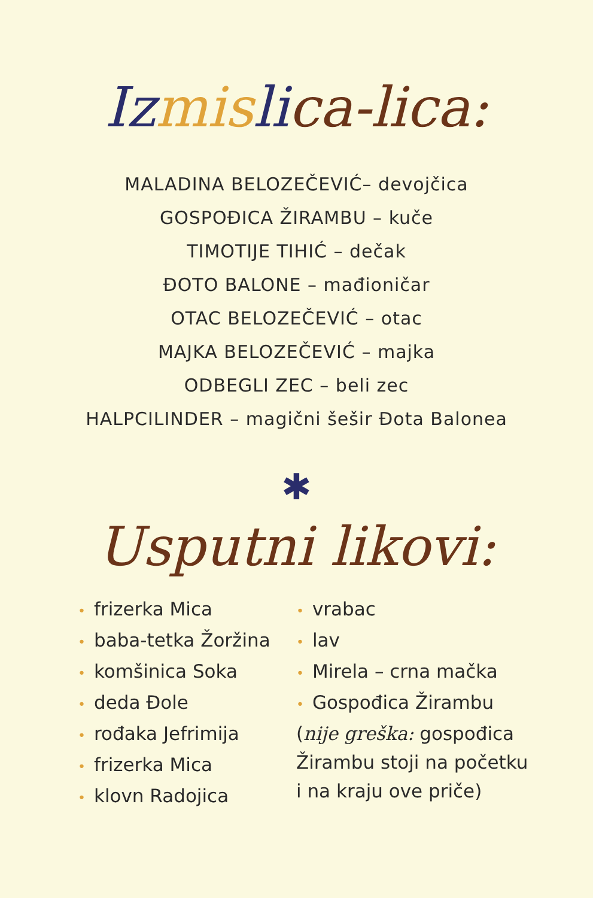Iz mis li ca-lica:
MALADINA BELOZEČEVIĆ– devojčica
GOSPOĐICA ŽIRAMBU – kuče
TIMOTIJE TIHIĆ – dečak
ĐOTO BALONE – mađioničar
OTAC BELOZEČEVIĆ – otac
MAJKA BELOZEČEVIĆ – majka
ODBEGLI ZEC – beli zec
HALPCILINDER – magični šešir Đota Balonea
✱
Usputni likovi:
• frizerka Mica
• baba-tetka Žoržina
• komšinica Soka
• deda Đole
• rođaka Jefrimija
• frizerka Mica
• klovn Radojica
• vrabac
• lav
• Mirela – crna mačka
• Gospođica Žirambu
(nije greška: gospođica Žirambu stoji na početku i na kraju ove priče)